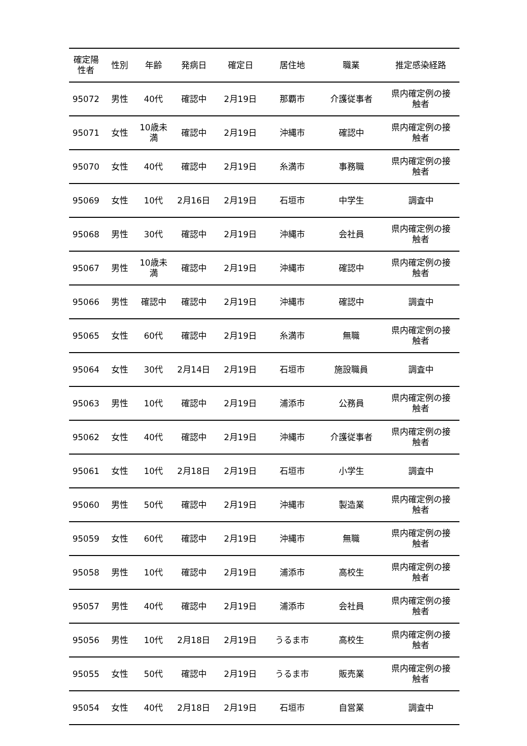| 確定陽 性者 | 性別 | 年齢 | 発病日 | 確定日 | 居住地 | 職業 | 推定感染経路 |
| --- | --- | --- | --- | --- | --- | --- | --- |
| 95072 | 男性 | 40代 | 確認中 | 2月19日 | 那覇市 | 介護従事者 | 県内確定例の接 触者 |
| 95071 | 女性 | 10歳未 満 | 確認中 | 2月19日 | 沖縄市 | 確認中 | 県内確定例の接 触者 |
| 95070 | 女性 | 40代 | 確認中 | 2月19日 | 糸満市 | 事務職 | 県内確定例の接 触者 |
| 95069 | 女性 | 10代 | 2月16日 | 2月19日 | 石垣市 | 中学生 | 調査中 |
| 95068 | 男性 | 30代 | 確認中 | 2月19日 | 沖縄市 | 会社員 | 県内確定例の接 触者 |
| 95067 | 男性 | 10歳未 満 | 確認中 | 2月19日 | 沖縄市 | 確認中 | 県内確定例の接 触者 |
| 95066 | 男性 | 確認中 | 確認中 | 2月19日 | 沖縄市 | 確認中 | 調査中 |
| 95065 | 女性 | 60代 | 確認中 | 2月19日 | 糸満市 | 無職 | 県内確定例の接 触者 |
| 95064 | 女性 | 30代 | 2月14日 | 2月19日 | 石垣市 | 施設職員 | 調査中 |
| 95063 | 男性 | 10代 | 確認中 | 2月19日 | 浦添市 | 公務員 | 県内確定例の接 触者 |
| 95062 | 女性 | 40代 | 確認中 | 2月19日 | 沖縄市 | 介護従事者 | 県内確定例の接 触者 |
| 95061 | 女性 | 10代 | 2月18日 | 2月19日 | 石垣市 | 小学生 | 調査中 |
| 95060 | 男性 | 50代 | 確認中 | 2月19日 | 沖縄市 | 製造業 | 県内確定例の接 触者 |
| 95059 | 女性 | 60代 | 確認中 | 2月19日 | 沖縄市 | 無職 | 県内確定例の接 触者 |
| 95058 | 男性 | 10代 | 確認中 | 2月19日 | 浦添市 | 高校生 | 県内確定例の接 触者 |
| 95057 | 男性 | 40代 | 確認中 | 2月19日 | 浦添市 | 会社員 | 県内確定例の接 触者 |
| 95056 | 男性 | 10代 | 2月18日 | 2月19日 | うるま市 | 高校生 | 県内確定例の接 触者 |
| 95055 | 女性 | 50代 | 確認中 | 2月19日 | うるま市 | 販売業 | 県内確定例の接 触者 |
| 95054 | 女性 | 40代 | 2月18日 | 2月19日 | 石垣市 | 自営業 | 調査中 |